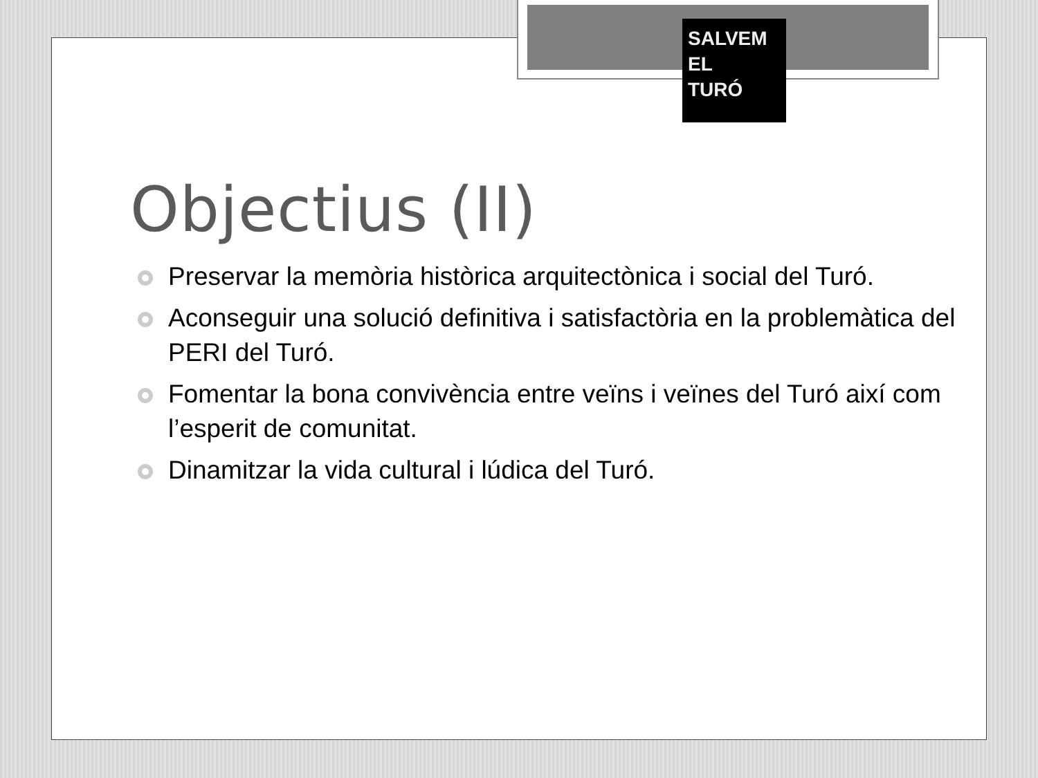SALVEM
EL
TURÓ
Objectius (II)
Preservar la memòria històrica arquitectònica i social del Turó.
Aconseguir una solució definitiva i satisfactòria en la problemàtica del PERI del Turó.
Fomentar la bona convivència entre veïns i veïnes del Turó així com l’esperit de comunitat.
Dinamitzar la vida cultural i lúdica del Turó.